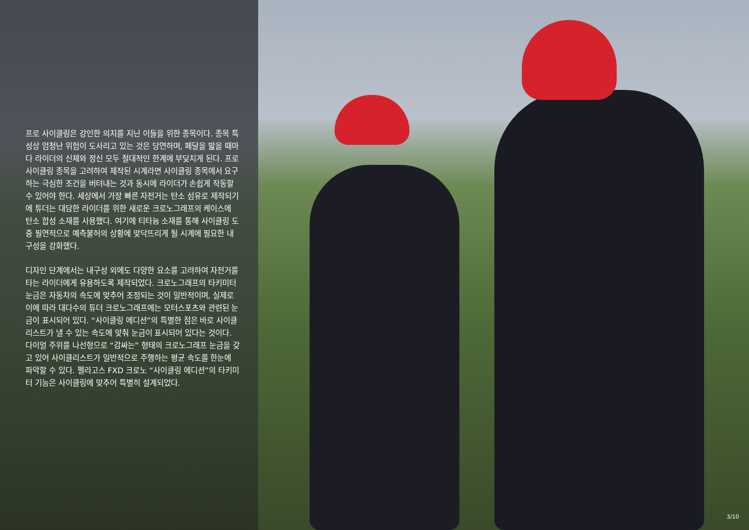프로 사이클링은 강인한 의지를 지닌 이들을 위한 종목이다. 종목 특성상 엄청난 위험이 도사리고 있는 것은 당연하며, 페달을 밟을 때마다 라이더의 신체와 정신 모두 절대적인 한계에 부딪치게 된다. 프로 사이클링 종목을 고려하여 제작된 시계라면 사이클링 종목에서 요구하는 극심한 조건을 버텨내는 것과 동시에 라이더가 손쉽게 작동할 수 있어야 한다. 세상에서 가장 빠른 자전거는 탄소 섬유로 제작되기에 튜더는 대담한 라이더를 위한 새로운 크로노그래프의 케이스에 탄소 합성 소재를 사용했다. 여기에 티타늄 소재를 통해 사이클링 도중 필연적으로 예측불허의 상황에 맞닥뜨리게 될 시계에 필요한 내구성을 강화했다.
디자인 단계에서는 내구성 외에도 다양한 요소를 고려하여 자전거를 타는 라이더에게 유용하도록 제작되었다. 크로노그래프의 타키미터 눈금은 자동차의 속도에 맞추어 조정되는 것이 일반적이며, 실제로 이에 따라 대다수의 튜더 크로노그래프에는 모터스포츠와 관련된 눈금이 표시되어 있다. “사이클링 에디션”의 특별한 점은 바로 사이클리스트가 낼 수 있는 속도에 맞춰 눈금이 표시되어 있다는 것이다. 다이얼 주위를 나선형으로 “감싸는” 형태의 크로노그래프 눈금을 갖고 있어 사이클리스트가 일반적으로 주행하는 평균 속도를 한눈에 파악할 수 있다. 펠라고스 FXD 크로노 “사이클링 에디션”의 타키미터 기능은 사이클링에 맞추어 특별히 설계되었다.
3/10